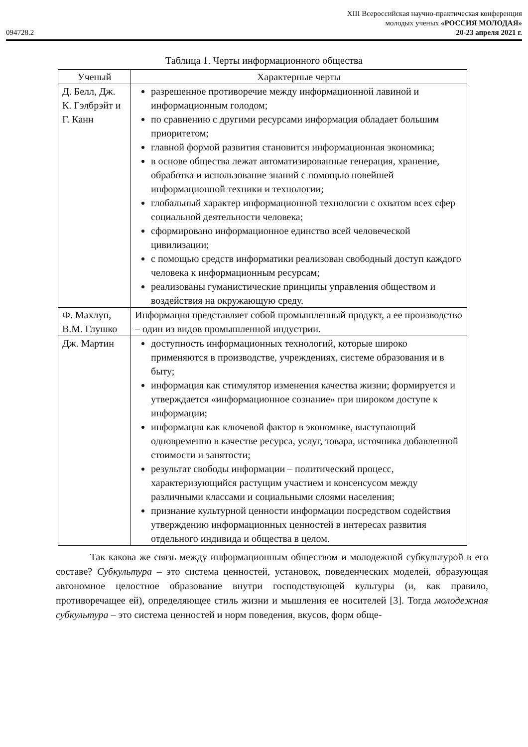094728.2
XIII Всероссийская научно-практическая конференция
молодых ученых «РОССИЯ МОЛОДАЯ»
20-23 апреля 2021 г.
Таблица 1. Черты информационного общества
| Ученый | Характерные черты |
| --- | --- |
| Д. Белл, Дж. К. Гэлбрэйт и Г. Канн | разрешенное противоречие между информационной лавиной и информационным голодом; по сравнению с другими ресурсами информация обладает большим приоритетом; главной формой развития становится информационная экономика; в основе общества лежат автоматизированные генерация, хранение, обработка и использование знаний с помощью новейшей информационной техники и технологии; глобальный характер информационной технологии с охватом всех сфер социальной деятельности человека; сформировано информационное единство всей человеческой цивилизации; с помощью средств информатики реализован свободный доступ каждого человека к информационным ресурсам; реализованы гуманистические принципы управления обществом и воздействия на окружающую среду. |
| Ф. Махлуп, В.М. Глушко | Информация представляет собой промышленный продукт, а ее производство – один из видов промышленной индустрии. |
| Дж. Мартин | доступность информационных технологий, которые широко применяются в производстве, учреждениях, системе образования и в быту; информация как стимулятор изменения качества жизни; формируется и утверждается «информационное сознание» при широком доступе к информации; информация как ключевой фактор в экономике, выступающий одновременно в качестве ресурса, услуг, товара, источника добавленной стоимости и занятости; результат свободы информации – политический процесс, характеризующийся растущим участием и консенсусом между различными классами и социальными слоями населения; признание культурной ценности информации посредством содействия утверждению информационных ценностей в интересах развития отдельного индивида и общества в целом. |
Так какова же связь между информационным обществом и молодежной субкультурой в его составе? Субкультура – это система ценностей, установок, поведенческих моделей, образующая автономное целостное образование внутри господствующей культуры (и, как правило, противоречащее ей), определяющее стиль жизни и мышления ее носителей [3]. Тогда молодежная субкультура – это система ценностей и норм поведения, вкусов, форм обще-